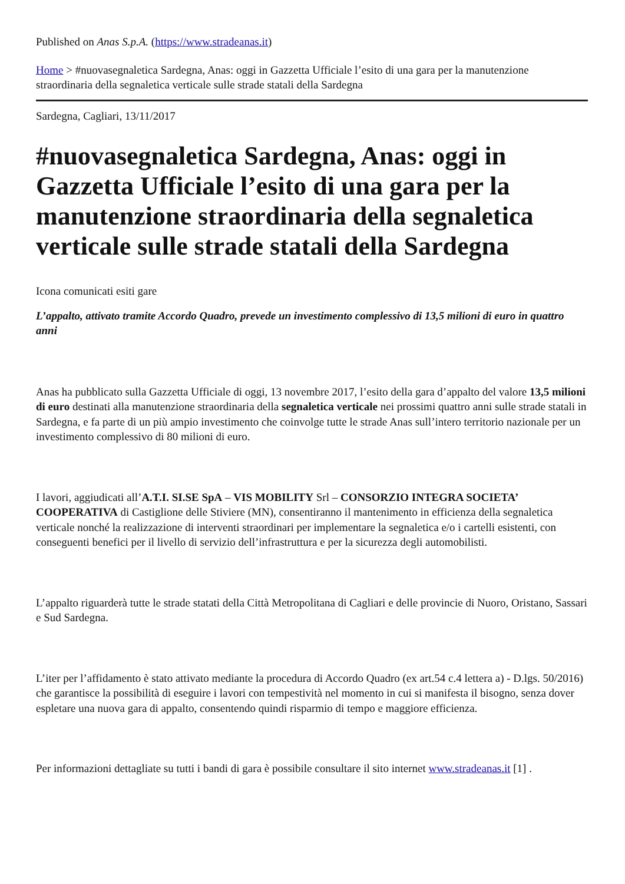Published on Anas S.p.A. (https://www.stradeanas.it)
Home > #nuovasegnaletica Sardegna, Anas: oggi in Gazzetta Ufficiale l’esito di una gara per la manutenzione straordinaria della segnaletica verticale sulle strade statali della Sardegna
Sardegna, Cagliari, 13/11/2017
#nuovasegnaletica Sardegna, Anas: oggi in Gazzetta Ufficiale l’esito di una gara per la manutenzione straordinaria della segnaletica verticale sulle strade statali della Sardegna
Icona comunicati esiti gare
L’appalto, attivato tramite Accordo Quadro, prevede un investimento complessivo di 13,5 milioni di euro in quattro anni
Anas ha pubblicato sulla Gazzetta Ufficiale di oggi, 13 novembre 2017, l’esito della gara d’appalto del valore 13,5 milioni di euro destinati alla manutenzione straordinaria della segnaletica verticale nei prossimi quattro anni sulle strade statali in Sardegna, e fa parte di un più ampio investimento che coinvolge tutte le strade Anas sull’intero territorio nazionale per un investimento complessivo di 80 milioni di euro.
I lavori, aggiudicati all’A.T.I. SI.SE SpA – VIS MOBILITY Srl – CONSORZIO INTEGRA SOCIETA’ COOPERATIVA di Castiglione delle Stiviere (MN), consentiranno il mantenimento in efficienza della segnaletica verticale nonché la realizzazione di interventi straordinari per implementare la segnaletica e/o i cartelli esistenti, con conseguenti benefici per il livello di servizio dell’infrastruttura e per la sicurezza degli automobilisti.
L’appalto riguarderà tutte le strade statati della Città Metropolitana di Cagliari e delle provincie di Nuoro, Oristano, Sassari e Sud Sardegna.
L’iter per l’affidamento è stato attivato mediante la procedura di Accordo Quadro (ex art.54 c.4 lettera a) - D.lgs. 50/2016) che garantisce la possibilità di eseguire i lavori con tempestività nel momento in cui si manifesta il bisogno, senza dover espletare una nuova gara di appalto, consentendo quindi risparmio di tempo e maggiore efficienza.
Per informazioni dettagliate su tutti i bandi di gara è possibile consultare il sito internet www.stradeanas.it [1] .